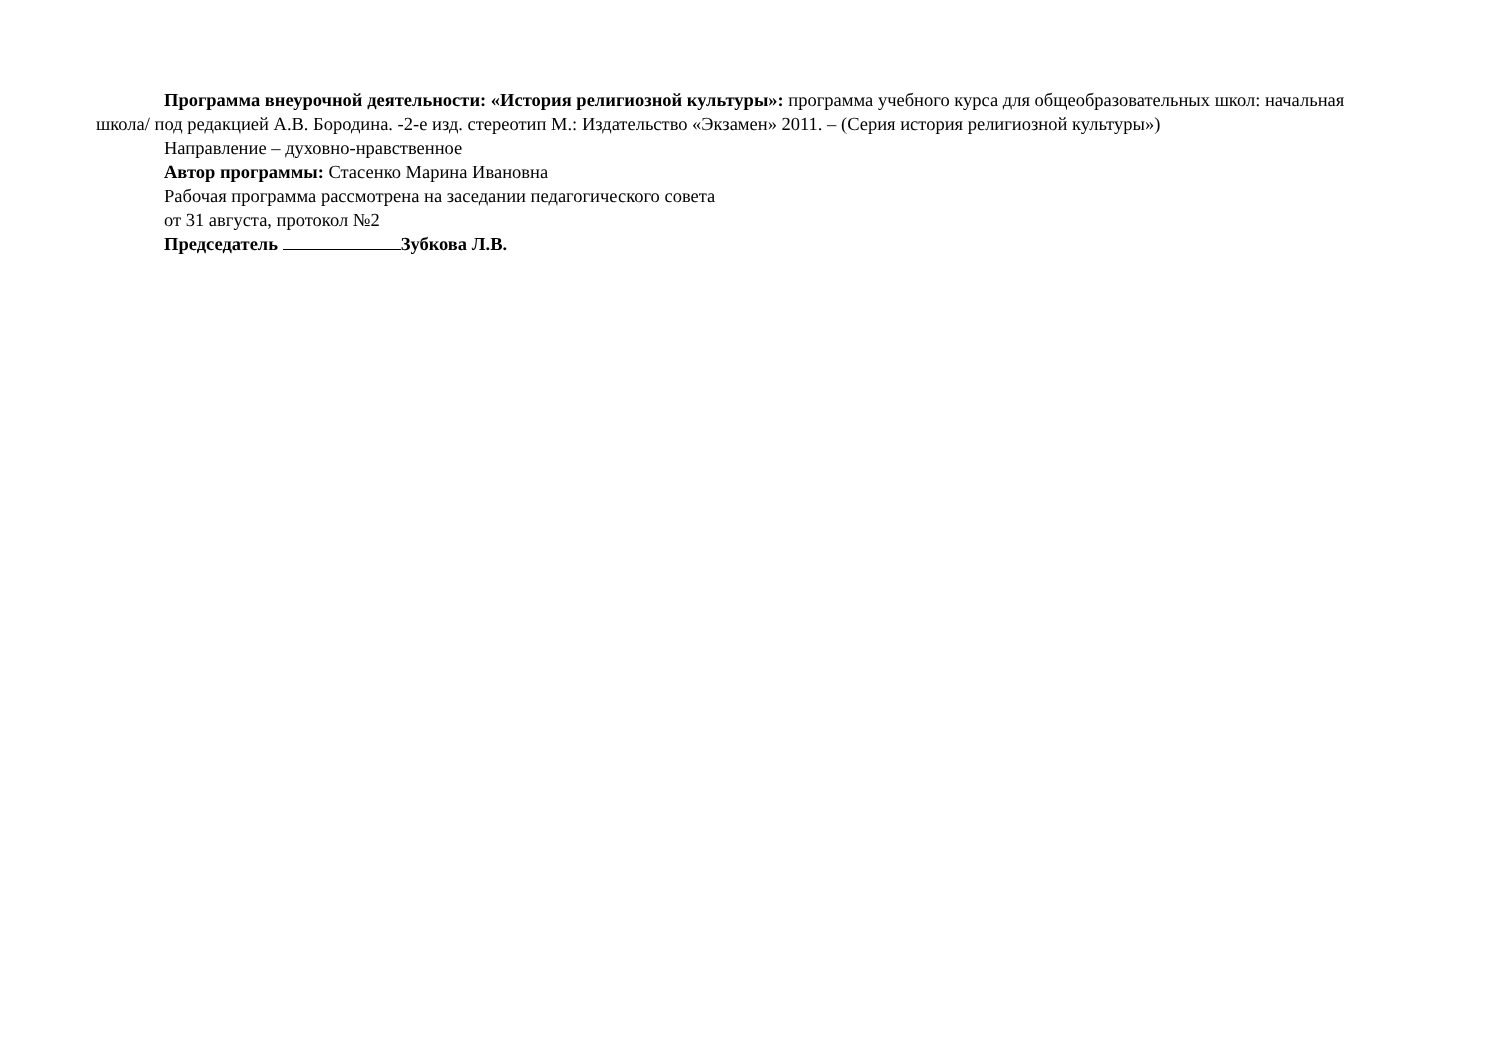Программа внеурочной деятельности: «История религиозной культуры»: программа учебного курса для общеобразовательных школ: начальная школа/ под редакцией А.В. Бородина. -2-е изд. стереотип М.: Издательство «Экзамен» 2011. – (Серия история религиозной культуры»)
Направление – духовно-нравственное
Автор программы: Стасенко Марина Ивановна
Рабочая программа рассмотрена на заседании педагогического совета
от 31 августа, протокол №2
Председатель Зубкова Л.В.